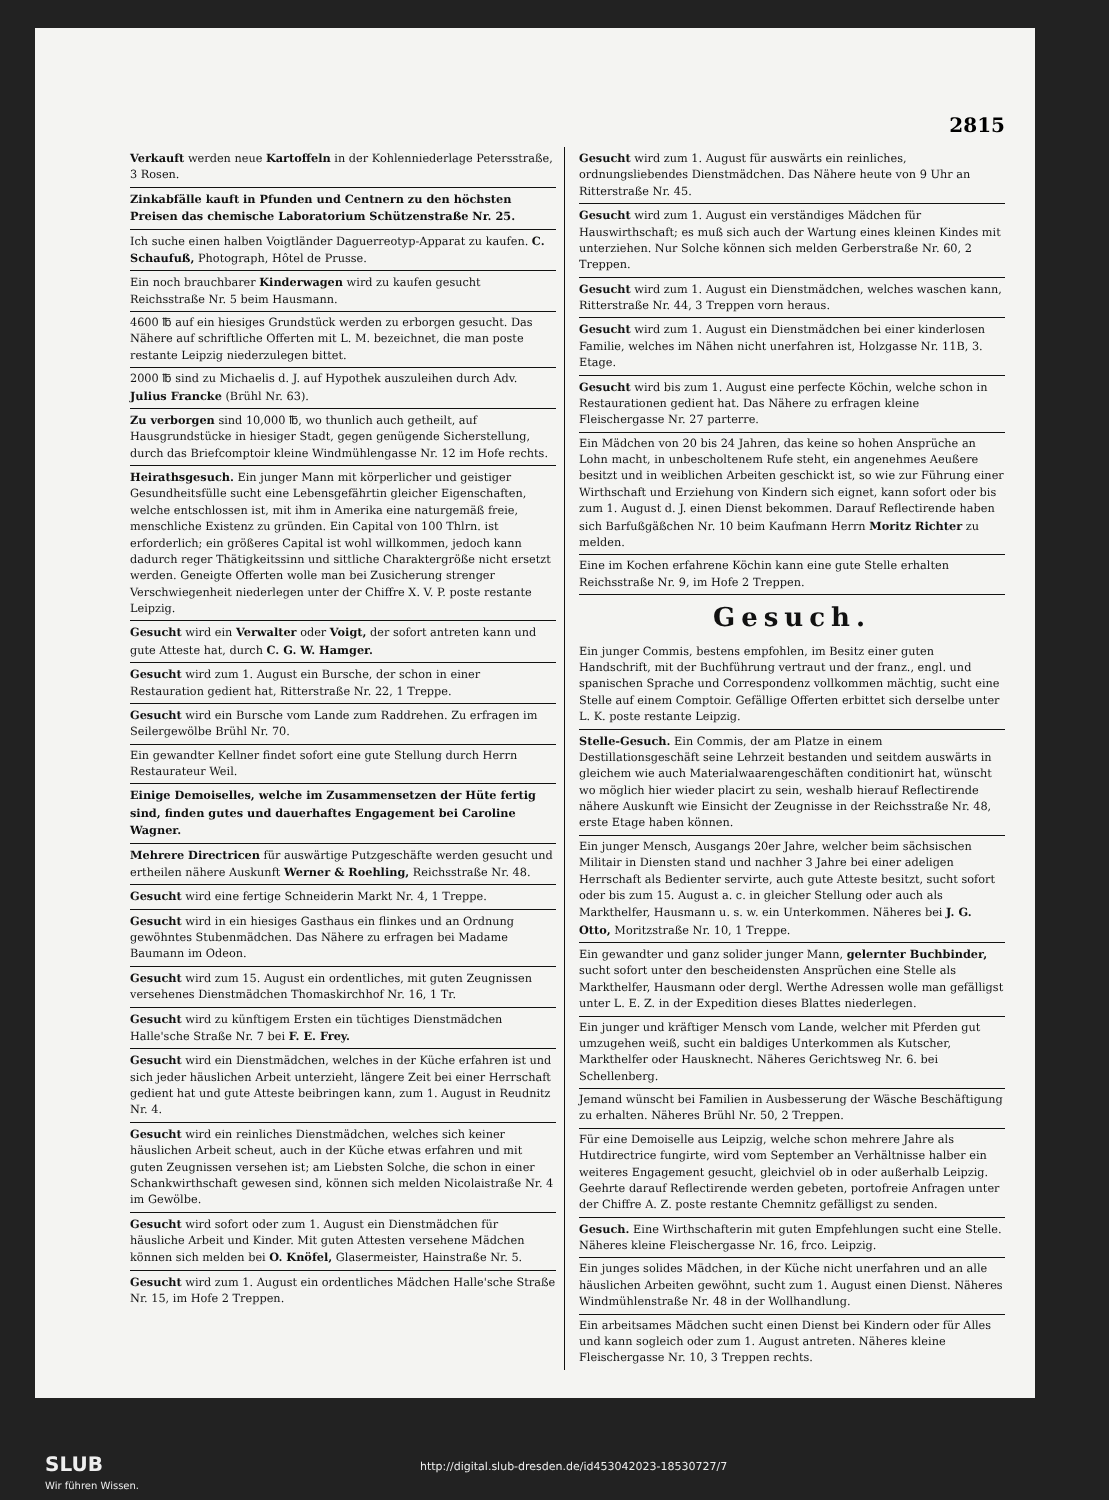2815
Verkauft werden neue Kartoffeln in der Kohlenniederlage Petersstraße, 3 Rosen.
Zinkabfälle kauft in Pfunden und Centnern zu den höchsten Preisen das chemische Laboratorium Schützenstraße Nr. 25.
Ich suche einen halben Voigtländer Daguerreotyp-Apparat zu kaufen. C. Schaufuß, Photograph, Hôtel de Prusse.
Ein noch brauchbarer Kinderwagen wird zu kaufen gesucht Reichsstraße Nr. 5 beim Hausmann.
4600 ℔ auf ein hiesiges Grundstück werden zu erborgen gesucht. Das Nähere auf schriftliche Offerten mit L. M. bezeichnet, die man poste restante Leipzig niederzulegen bittet.
2000 ℔ sind zu Michaelis d. J. auf Hypothek auszuleihen durch Adv. Julius Francke (Brühl Nr. 63).
Zu verborgen sind 10,000 ℔, wo thunlich auch getheilt, auf Hausgrundstücke in hiesiger Stadt, gegen genügende Sicherstellung, durch das Briefcomptoir kleine Windmühlengasse Nr. 12 im Hofe rechts.
Heirathsgesuch. Ein junger Mann mit körperlicher und geistiger Gesundheitsfülle sucht eine Lebensgefährtin gleicher Eigenschaften, welche entschlossen ist, mit ihm in Amerika eine naturgemäß freie, menschliche Existenz zu gründen. Ein Capital von 100 Thlrn. ist erforderlich; ein größeres Capital ist wohl willkommen, jedoch kann dadurch reger Thätigkeitssinn und sittliche Charaktergröße nicht ersetzt werden. Geneigte Offerten wolle man bei Zusicherung strenger Verschwiegenheit niederlegen unter der Chiffre X. V. P. poste restante Leipzig.
Gesucht wird ein Verwalter oder Voigt, der sofort antreten kann und gute Atteste hat, durch C. G. W. Hamger.
Gesucht wird zum 1. August ein Bursche, der schon in einer Restauration gedient hat, Ritterstraße Nr. 22, 1 Treppe.
Gesucht wird ein Bursche vom Lande zum Raddrehen. Zu erfragen im Seilergewölbe Brühl Nr. 70.
Ein gewandter Kellner findet sofort eine gute Stellung durch Herrn Restaurateur Weil.
Einige Demoiselles, welche im Zusammensetzen der Hüte fertig sind, finden gutes und dauerhaftes Engagement bei Caroline Wagner.
Mehrere Directricen für auswärtige Putzgeschäfte werden gesucht und ertheilen nähere Auskunft Werner & Roehling, Reichsstraße Nr. 48.
Gesucht wird eine fertige Schneiderin Markt Nr. 4, 1 Treppe.
Gesucht wird in ein hiesiges Gasthaus ein flinkes und an Ordnung gewöhntes Stubenmädchen. Das Nähere zu erfragen bei Madame Baumann im Odeon.
Gesucht wird zum 15. August ein ordentliches, mit guten Zeugnissen versehenes Dienstmädchen Thomaskirchhof Nr. 16, 1 Tr.
Gesucht wird zu künftigem Ersten ein tüchtiges Dienstmädchen Halle'sche Straße Nr. 7 bei F. E. Frey.
Gesucht wird ein Dienstmädchen, welches in der Küche erfahren ist und sich jeder häuslichen Arbeit unterzieht, längere Zeit bei einer Herrschaft gedient hat und gute Atteste beibringen kann, zum 1. August in Reudnitz Nr. 4.
Gesucht wird ein reinliches Dienstmädchen, welches sich keiner häuslichen Arbeit scheut, auch in der Küche etwas erfahren und mit guten Zeugnissen versehen ist; am Liebsten Solche, die schon in einer Schankwirthschaft gewesen sind, können sich melden Nicolaistraße Nr. 4 im Gewölbe.
Gesucht wird sofort oder zum 1. August ein Dienstmädchen für häusliche Arbeit und Kinder. Mit guten Attesten versehene Mädchen können sich melden bei O. Knöfel, Glasermeister, Hainstraße Nr. 5.
Gesucht wird zum 1. August ein ordentliches Mädchen Halle'sche Straße Nr. 15, im Hofe 2 Treppen.
Gesucht wird zum 1. August für auswärts ein reinliches, ordnungsliebendes Dienstmädchen. Das Nähere heute von 9 Uhr an Ritterstraße Nr. 45.
Gesucht wird zum 1. August ein verständiges Mädchen für Hauswirthschaft; es muß sich auch der Wartung eines kleinen Kindes mit unterziehen. Nur Solche können sich melden Gerberstraße Nr. 60, 2 Treppen.
Gesucht wird zum 1. August ein Dienstmädchen, welches waschen kann, Ritterstraße Nr. 44, 3 Treppen vorn heraus.
Gesucht wird zum 1. August ein Dienstmädchen bei einer kinderlosen Familie, welches im Nähen nicht unerfahren ist, Holzgasse Nr. 11B, 3. Etage.
Gesucht wird bis zum 1. August eine perfecte Köchin, welche schon in Restaurationen gedient hat. Das Nähere zu erfragen kleine Fleischergasse Nr. 27 parterre.
Ein Mädchen von 20 bis 24 Jahren, das keine so hohen Ansprüche an Lohn macht, in unbescholtenem Rufe steht, ein angenehmes Aeußere besitzt und in weiblichen Arbeiten geschickt ist, so wie zur Führung einer Wirthschaft und Erziehung von Kindern sich eignet, kann sofort oder bis zum 1. August d. J. einen Dienst bekommen. Darauf Reflectirende haben sich Barfußgäßchen Nr. 10 beim Kaufmann Herrn Moritz Richter zu melden.
Eine im Kochen erfahrene Köchin kann eine gute Stelle erhalten Reichsstraße Nr. 9, im Hofe 2 Treppen.
Gesuch.
Ein junger Commis, bestens empfohlen, im Besitz einer guten Handschrift, mit der Buchführung vertraut und der franz., engl. und spanischen Sprache und Correspondenz vollkommen mächtig, sucht eine Stelle auf einem Comptoir. Gefällige Offerten erbittet sich derselbe unter L. K. poste restante Leipzig.
Stelle-Gesuch. Ein Commis, der am Platze in einem Destillationsgeschäft seine Lehrzeit bestanden und seitdem auswärts in gleichem wie auch Materialwaarengeschäften conditionirt hat, wünscht wo möglich hier wieder placirt zu sein, weshalb hierauf Reflectirende nähere Auskunft wie Einsicht der Zeugnisse in der Reichsstraße Nr. 48, erste Etage haben können.
Ein junger Mensch, Ausgangs 20er Jahre, welcher beim sächsischen Militair in Diensten stand und nachher 3 Jahre bei einer adeligen Herrschaft als Bedienter servirte, auch gute Atteste besitzt, sucht sofort oder bis zum 15. August a. c. in gleicher Stellung oder auch als Markthelfer, Hausmann u. s. w. ein Unterkommen. Näheres bei J. G. Otto, Moritzstraße Nr. 10, 1 Treppe.
Ein gewandter und ganz solider junger Mann, gelernter Buchbinder, sucht sofort unter den bescheidensten Ansprüchen eine Stelle als Markthelfer, Hausmann oder dergl. Werthe Adressen wolle man gefälligst unter L. E. Z. in der Expedition dieses Blattes niederlegen.
Ein junger und kräftiger Mensch vom Lande, welcher mit Pferden gut umzugehen weiß, sucht ein baldiges Unterkommen als Kutscher, Markthelfer oder Hausknecht. Näheres Gerichtsweg Nr. 6. bei Schellenberg.
Jemand wünscht bei Familien in Ausbesserung der Wäsche Beschäftigung zu erhalten. Näheres Brühl Nr. 50, 2 Treppen.
Für eine Demoiselle aus Leipzig, welche schon mehrere Jahre als Hutdirectrice fungirte, wird vom September an Verhältnisse halber ein weiteres Engagement gesucht, gleichviel ob in oder außerhalb Leipzig. Geehrte darauf Reflectirende werden gebeten, portofreie Anfragen unter der Chiffre A. Z. poste restante Chemnitz gefälligst zu senden.
Gesuch. Eine Wirthschafterin mit guten Empfehlungen sucht eine Stelle. Näheres kleine Fleischergasse Nr. 16, frco. Leipzig.
Ein junges solides Mädchen, in der Küche nicht unerfahren und an alle häuslichen Arbeiten gewöhnt, sucht zum 1. August einen Dienst. Näheres Windmühlenstraße Nr. 48 in der Wollhandlung.
Ein arbeitsames Mädchen sucht einen Dienst bei Kindern oder für Alles und kann sogleich oder zum 1. August antreten. Näheres kleine Fleischergasse Nr. 10, 3 Treppen rechts.
SLUB
Wir führen Wissen.
http://digital.slub-dresden.de/id453042023-18530727/7